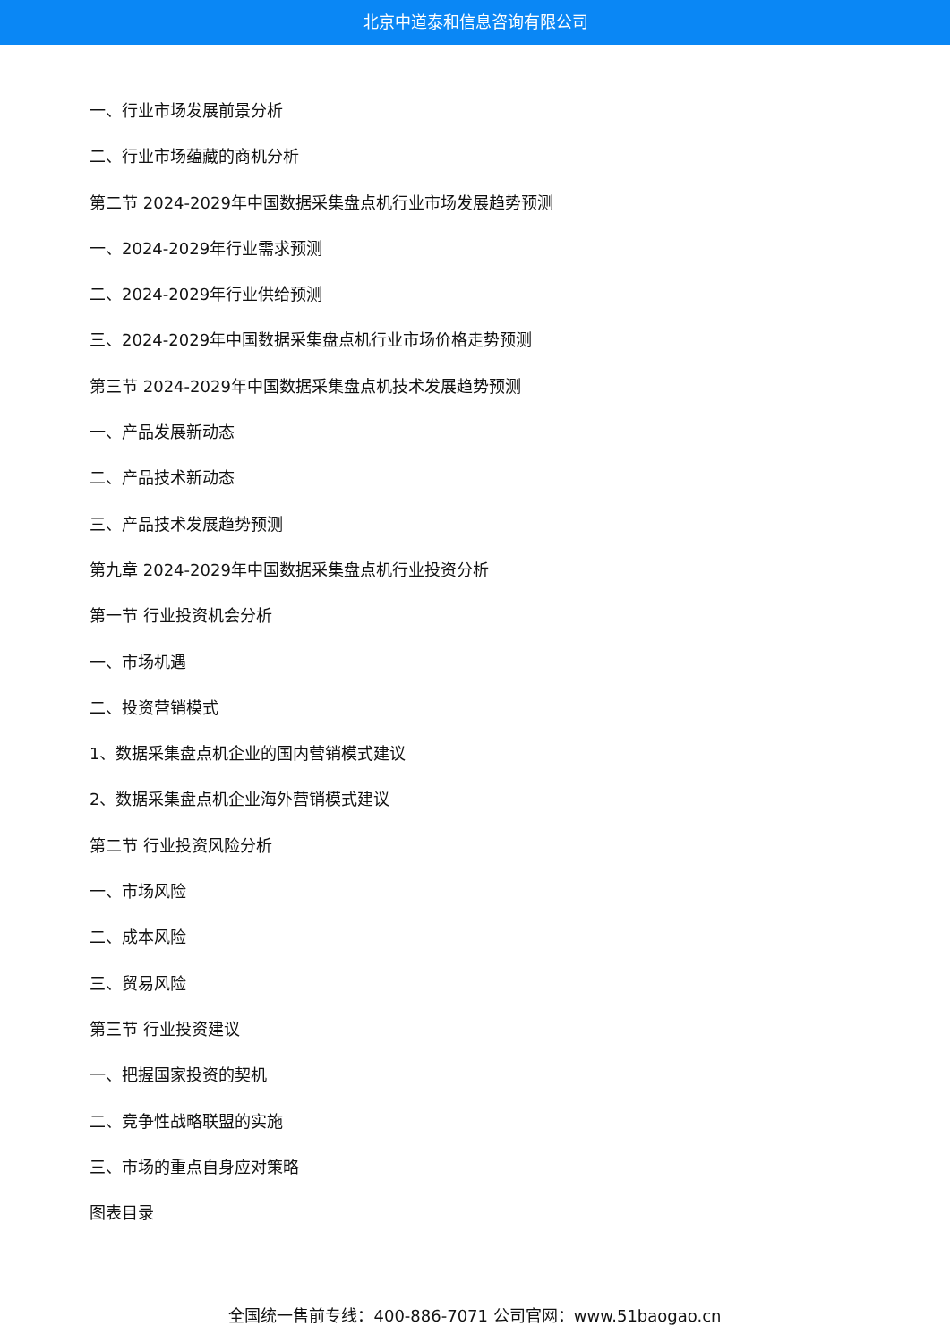北京中道泰和信息咨询有限公司
一、行业市场发展前景分析
二、行业市场蕴藏的商机分析
第二节 2024-2029年中国数据采集盘点机行业市场发展趋势预测
一、2024-2029年行业需求预测
二、2024-2029年行业供给预测
三、2024-2029年中国数据采集盘点机行业市场价格走势预测
第三节 2024-2029年中国数据采集盘点机技术发展趋势预测
一、产品发展新动态
二、产品技术新动态
三、产品技术发展趋势预测
第九章 2024-2029年中国数据采集盘点机行业投资分析
第一节 行业投资机会分析
一、市场机遇
二、投资营销模式
1、数据采集盘点机企业的国内营销模式建议
2、数据采集盘点机企业海外营销模式建议
第二节 行业投资风险分析
一、市场风险
二、成本风险
三、贸易风险
第三节 行业投资建议
一、把握国家投资的契机
二、竞争性战略联盟的实施
三、市场的重点自身应对策略
图表目录
全国统一售前专线：400-886-7071 公司官网：www.51baogao.cn